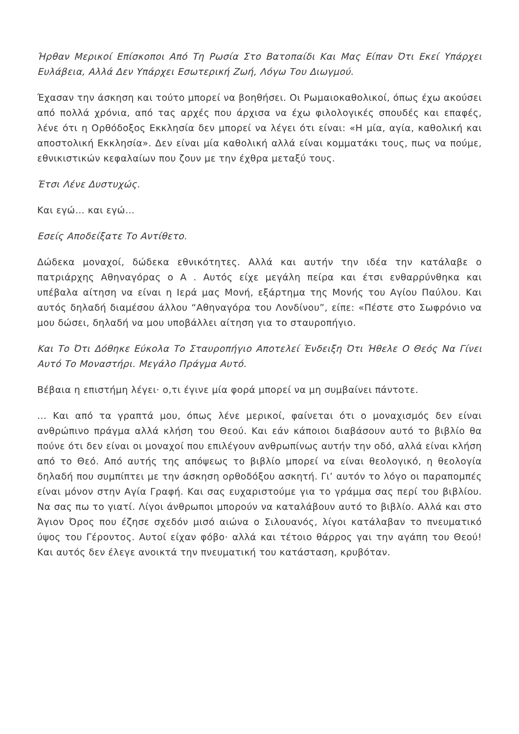Ήρθαν Μερικοί Επίσκοποι Από Τη Ρωσία Στο Βατοπαίδι Και Μας Είπαν Ότι Εκεί Υπάρχει Ευλάβεια, Αλλά Δεν Υπάρχει Εσωτερική Ζωή, Λόγω Του Διωγμού.
Έχασαν την άσκηση και τούτο μπορεί να βοηθήσει. Οι Ρωμαιοκαθολικοί, όπως έχω ακούσει από πολλά χρόνια, από τας αρχές που άρχισα να έχω φιλολογικές σπουδές και επαφές, λένε ότι η Ορθόδοξος Εκκλησία δεν μπορεί να λέγει ότι είναι: «Η μία, αγία, καθολική και αποστολική Εκκλησία». Δεν είναι μία καθολική αλλά είναι κομματάκι τους, πως να πούμε, εθνικιστικών κεφαλαίων που ζουν με την έχθρα μεταξύ τους.
Έτσι Λένε Δυστυχώς.
Και εγώ… και εγώ…
Εσείς Αποδείξατε Το Αντίθετο.
Δώδεκα μοναχοί, δώδεκα εθνικότητες. Αλλά και αυτήν την ιδέα την κατάλαβε ο πατριάρχης Αθηναγόρας ο Α . Αυτός είχε μεγάλη πείρα και έτσι ενθαρρύνθηκα και υπέβαλα αίτηση να είναι η Ιερά μας Μονή, εξάρτημα της Μονής του Αγίου Παύλου. Και αυτός δηλαδή διαμέσου άλλου “Αθηναγόρα του Λονδίνου”, είπε: «Πέστε στο Σωφρόνιο να μου δώσει, δηλαδή να μου υποβάλλει αίτηση για το σταυροπήγιο.
Και Το Ότι Δόθηκε Εύκολα Το Σταυροπήγιο Αποτελεί Ένδειξη Ότι Ήθελε Ο Θεός Να Γίνει Αυτό Το Μοναστήρι. Μεγάλο Πράγμα Αυτό.
Βέβαια η επιστήμη λέγει· ο,τι έγινε μία φορά μπορεί να μη συμβαίνει πάντοτε.
… Και από τα γραπτά μου, όπως λένε μερικοί, φαίνεται ότι ο μοναχισμός δεν είναι ανθρώπινο πράγμα αλλά κλήση του Θεού. Και εάν κάποιοι διαβάσουν αυτό το βιβλίο θα πούνε ότι δεν είναι οι μοναχοί που επιλέγουν ανθρωπίνως αυτήν την οδό, αλλά είναι κλήση από το Θεό. Από αυτής της απόψεως το βιβλίο μπορεί να είναι θεολογικό, η θεολογία δηλαδή που συμπίπτει με την άσκηση ορθοδόξου ασκητή. Γι’ αυτόν το λόγο οι παραπομπές είναι μόνον στην Αγία Γραφή. Και σας ευχαριστούμε για το γράμμα σας περί του βιβλίου. Να σας πω το γιατί. Λίγοι άνθρωποι μπορούν να καταλάβουν αυτό το βιβλίο. Αλλά και στο Άγιον Όρος που έζησε σχεδόν μισό αιώνα ο Σιλουανός, λίγοι κατάλαβαν το πνευματικό ύψος του Γέροντος. Αυτοί είχαν φόβο· αλλά και τέτοιο θάρρος γαι την αγάπη του Θεού! Και αυτός δεν έλεγε ανοικτά την πνευματική του κατάσταση, κρυβόταν.